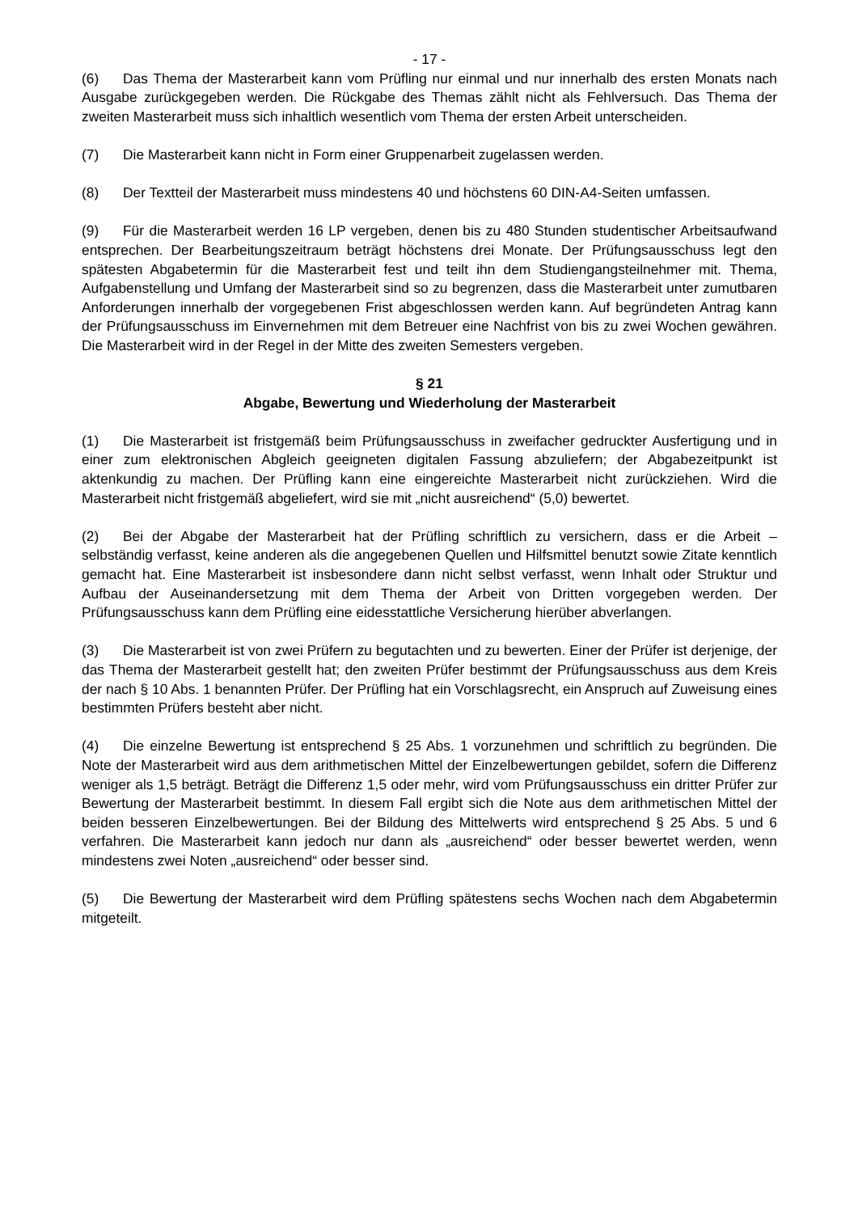- 17 -
(6) Das Thema der Masterarbeit kann vom Prüfling nur einmal und nur innerhalb des ersten Monats nach Ausgabe zurückgegeben werden. Die Rückgabe des Themas zählt nicht als Fehlversuch. Das Thema der zweiten Masterarbeit muss sich inhaltlich wesentlich vom Thema der ersten Arbeit unterscheiden.
(7) Die Masterarbeit kann nicht in Form einer Gruppenarbeit zugelassen werden.
(8) Der Textteil der Masterarbeit muss mindestens 40 und höchstens 60 DIN-A4-Seiten umfassen.
(9) Für die Masterarbeit werden 16 LP vergeben, denen bis zu 480 Stunden studentischer Arbeitsaufwand entsprechen. Der Bearbeitungszeitraum beträgt höchstens drei Monate. Der Prüfungsausschuss legt den spätesten Abgabetermin für die Masterarbeit fest und teilt ihn dem Studiengangsteilnehmer mit. Thema, Aufgabenstellung und Umfang der Masterarbeit sind so zu begrenzen, dass die Masterarbeit unter zumutbaren Anforderungen innerhalb der vorgegebenen Frist abgeschlossen werden kann. Auf begründeten Antrag kann der Prüfungsausschuss im Einvernehmen mit dem Betreuer eine Nachfrist von bis zu zwei Wochen gewähren. Die Masterarbeit wird in der Regel in der Mitte des zweiten Semesters vergeben.
§ 21
Abgabe, Bewertung und Wiederholung der Masterarbeit
(1) Die Masterarbeit ist fristgemäß beim Prüfungsausschuss in zweifacher gedruckter Ausfertigung und in einer zum elektronischen Abgleich geeigneten digitalen Fassung abzuliefern; der Abgabezeitpunkt ist aktenkundig zu machen. Der Prüfling kann eine eingereichte Masterarbeit nicht zurückziehen. Wird die Masterarbeit nicht fristgemäß abgeliefert, wird sie mit „nicht ausreichend“ (5,0) bewertet.
(2) Bei der Abgabe der Masterarbeit hat der Prüfling schriftlich zu versichern, dass er die Arbeit – selbständig verfasst, keine anderen als die angegebenen Quellen und Hilfsmittel benutzt sowie Zitate kenntlich gemacht hat. Eine Masterarbeit ist insbesondere dann nicht selbst verfasst, wenn Inhalt oder Struktur und Aufbau der Auseinandersetzung mit dem Thema der Arbeit von Dritten vorgegeben werden. Der Prüfungsausschuss kann dem Prüfling eine eidesstattliche Versicherung hierüber abverlangen.
(3) Die Masterarbeit ist von zwei Prüfern zu begutachten und zu bewerten. Einer der Prüfer ist derjenige, der das Thema der Masterarbeit gestellt hat; den zweiten Prüfer bestimmt der Prüfungsausschuss aus dem Kreis der nach § 10 Abs. 1 benannten Prüfer. Der Prüfling hat ein Vorschlagsrecht, ein Anspruch auf Zuweisung eines bestimmten Prüfers besteht aber nicht.
(4) Die einzelne Bewertung ist entsprechend § 25 Abs. 1 vorzunehmen und schriftlich zu begründen. Die Note der Masterarbeit wird aus dem arithmetischen Mittel der Einzelbewertungen gebildet, sofern die Differenz weniger als 1,5 beträgt. Beträgt die Differenz 1,5 oder mehr, wird vom Prüfungsausschuss ein dritter Prüfer zur Bewertung der Masterarbeit bestimmt. In diesem Fall ergibt sich die Note aus dem arithmetischen Mittel der beiden besseren Einzelbewertungen. Bei der Bildung des Mittelwerts wird entsprechend § 25 Abs. 5 und 6 verfahren. Die Masterarbeit kann jedoch nur dann als „ausreichend“ oder besser bewertet werden, wenn mindestens zwei Noten „ausreichend“ oder besser sind.
(5) Die Bewertung der Masterarbeit wird dem Prüfling spätestens sechs Wochen nach dem Abgabetermin mitgeteilt.